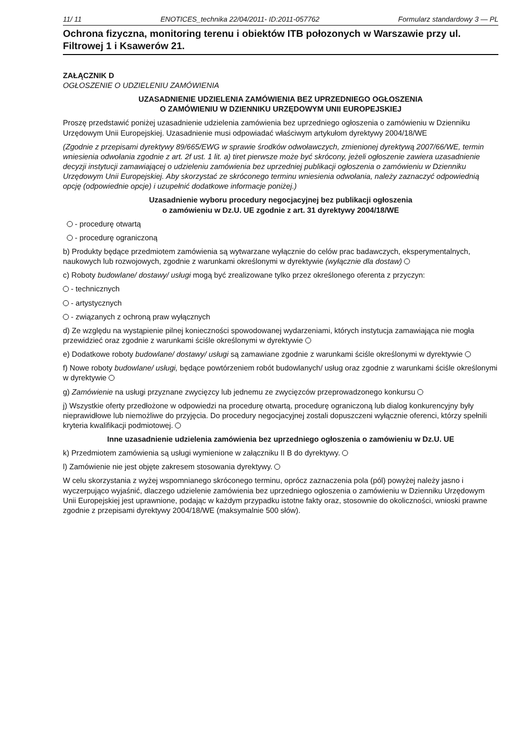11/ 11 ENOTICES_technika 22/04/2011- ID:2011-057762 Formularz standardowy 3 — PL
Ochrona fizyczna, monitoring terenu i obiektów ITB połozonych w Warszawie przy ul. Filtrowej 1 i Ksawerów 21.
ZAŁĄCZNIK D
OGŁOSZENIE O UDZIELENIU ZAMÓWIENIA
UZASADNIENIE UDZIELENIA ZAMÓWIENIA BEZ UPRZEDNIEGO OGŁOSZENIA
O ZAMÓWIENIU W DZIENNIKU URZĘDOWYM UNII EUROPEJSKIEJ
Proszę przedstawić poniżej uzasadnienie udzielenia zamówienia bez uprzedniego ogłoszenia o zamówieniu w Dzienniku Urzędowym Unii Europejskiej. Uzasadnienie musi odpowiadać właściwym artykułom dyrektywy 2004/18/WE
(Zgodnie z przepisami dyrektywy 89/665/EWG w sprawie środków odwoławczych, zmienionej dyrektywą 2007/66/WE, termin wniesienia odwołania zgodnie z art. 2f ust. 1 lit. a) tiret pierwsze może być skrócony, jeżeli ogłoszenie zawiera uzasadnienie decyzji instytucji zamawiającej o udzieleniu zamówienia bez uprzedniej publikacji ogłoszenia o zamówieniu w Dzienniku Urzędowym Unii Europejskiej. Aby skorzystać ze skróconego terminu wniesienia odwołania, należy zaznaczyć odpowiednią opcję (odpowiednie opcje) i uzupełnić dodatkowe informacje poniżej.)
Uzasadnienie wyboru procedury negocjacyjnej bez publikacji ogłoszenia
o zamówieniu w Dz.U. UE zgodnie z art. 31 dyrektywy 2004/18/WE
- procedurę otwartą
- procedurę ograniczoną
b) Produkty będące przedmiotem zamówienia są wytwarzane wyłącznie do celów prac badawczych, eksperymentalnych, naukowych lub rozwojowych, zgodnie z warunkami określonymi w dyrektywie (wyłącznie dla dostaw)
c) Roboty budowlane/ dostawy/ usługi mogą być zrealizowane tylko przez określonego oferenta z przyczyn:
- technicznych
- artystycznych
- związanych z ochroną praw wyłącznych
d) Ze względu na wystąpienie pilnej konieczności spowodowanej wydarzeniami, których instytucja zamawiająca nie mogła przewidzieć oraz zgodnie z warunkami ściśle określonymi w dyrektywie
e) Dodatkowe roboty budowlane/ dostawy/ usługi są zamawiane zgodnie z warunkami ściśle określonymi w dyrektywie
f) Nowe roboty budowlane/ usługi, będące powtórzeniem robót budowlanych/ usług oraz zgodnie z warunkami ściśle określonymi w dyrektywie
g) Zamówienie na usługi przyznane zwycięzcy lub jednemu ze zwycięzców przeprowadzonego konkursu
j) Wszystkie oferty przedłożone w odpowiedzi na procedurę otwartą, procedurę ograniczoną lub dialog konkurencyjny były nieprawidłowe lub niemożliwe do przyjęcia. Do procedury negocjacyjnej zostali dopuszczeni wyłącznie oferenci, którzy spełnili kryteria kwalifikacji podmiotowej.
Inne uzasadnienie udzielenia zamówienia bez uprzedniego ogłoszenia o zamówieniu w Dz.U. UE
k) Przedmiotem zamówienia są usługi wymienione w załączniku II B do dyrektywy.
l) Zamówienie nie jest objęte zakresem stosowania dyrektywy.
W celu skorzystania z wyżej wspomnianego skróconego terminu, oprócz zaznaczenia pola (pól) powyżej należy jasno i wyczerpująco wyjaśnić, dlaczego udzielenie zamówienia bez uprzedniego ogłoszenia o zamówieniu w Dzienniku Urzędowym Unii Europejskiej jest uprawnione, podając w każdym przypadku istotne fakty oraz, stosownie do okoliczności, wnioski prawne zgodnie z przepisami dyrektywy 2004/18/WE (maksymalnie 500 słów).